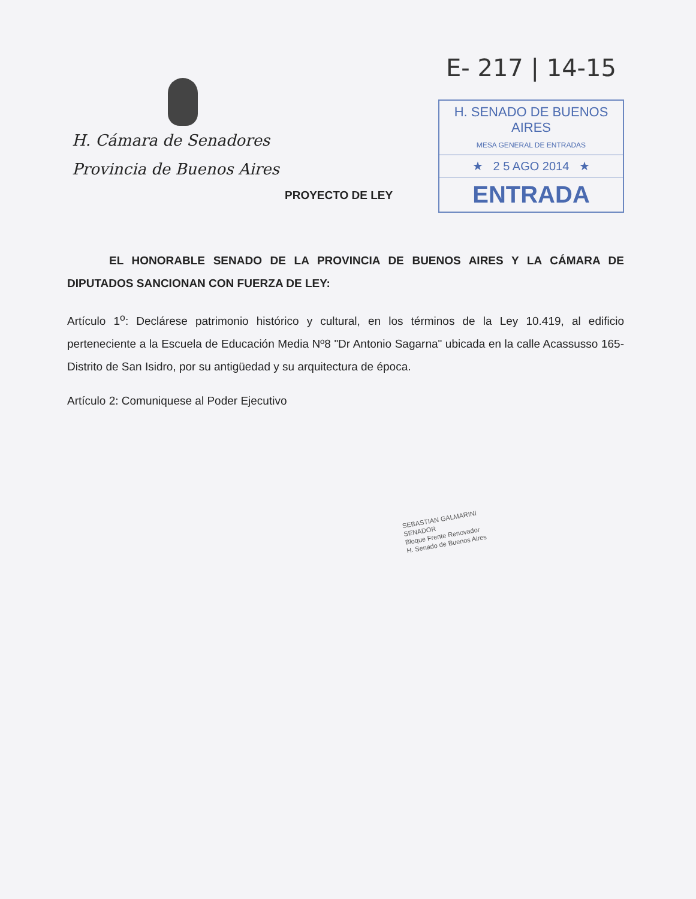H. Cámara de Senadores
Provincia de Buenos Aires
E- 217 | 14-15
H. SENADO DE BUENOS AIRES
MESA GENERAL DE ENTRADAS
★ 2 5 AGO 2014 ★
ENTRADA
PROYECTO DE LEY
EL HONORABLE SENADO DE LA PROVINCIA DE BUENOS AIRES Y LA CÁMARA DE DIPUTADOS SANCIONAN CON FUERZA DE LEY:
Artículo 1<sup>o</sup>: Declárese patrimonio histórico y cultural, en los términos de la Ley 10.419, al edificio perteneciente a la Escuela de Educación Media Nº8 "Dr Antonio Sagarna" ubicada en la calle Acassusso 165-Distrito de San Isidro, por su antigüedad y su arquitectura de época.
Artículo 2: Comuniquese al Poder Ejecutivo
SEBASTIAN GALMARINI
SENADOR
Bloque Frente Renovador
H. Senado de Buenos Aires